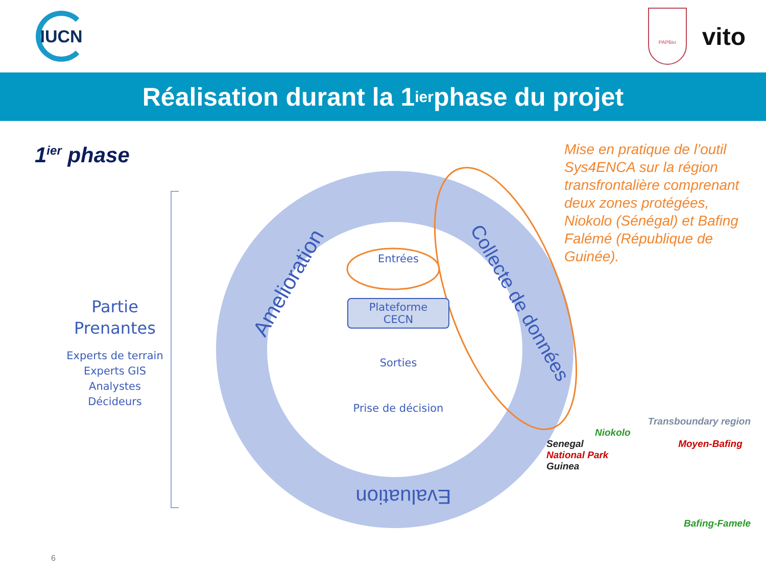IUCN
PAPBio
vito
Réalisation durant la 1<sup>ier</sup> phase du projet
1<sup>ier</sup> phase
Amelioration
Collecte de données
Evaluation
Partie
Prenantes
Experts de terrain
Experts GIS
Analystes
Décideurs
Entrées
Plateforme
CECN
Sorties
Prise de décision
Mise en pratique de l’outil Sys4ENCA sur la région transfrontalière comprenant deux zones protégées, Niokolo (Sénégal) et Bafing Falémé (République de Guinée).
Transboundary region
Niokolo
Senegal Moyen-Bafing National Park
Guinea
Bafing-Famele
6